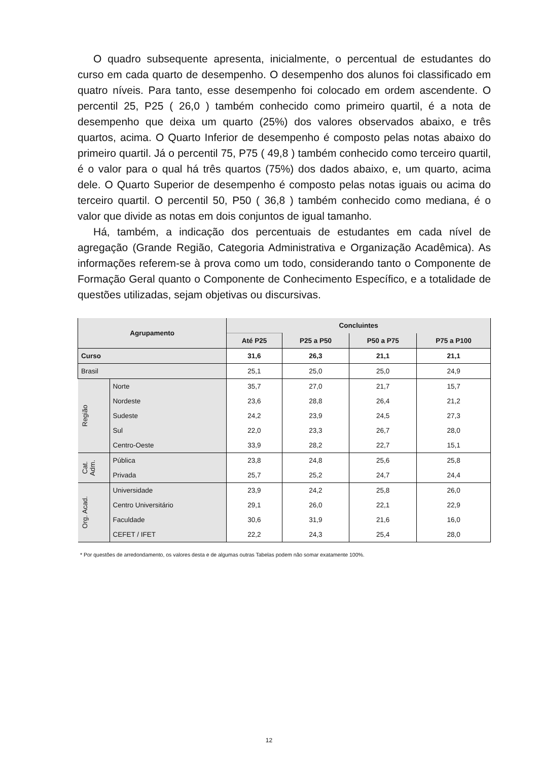O quadro subsequente apresenta, inicialmente, o percentual de estudantes do curso em cada quarto de desempenho. O desempenho dos alunos foi classificado em quatro níveis. Para tanto, esse desempenho foi colocado em ordem ascendente. O percentil 25, P25 ( 26,0 ) também conhecido como primeiro quartil, é a nota de desempenho que deixa um quarto (25%) dos valores observados abaixo, e três quartos, acima. O Quarto Inferior de desempenho é composto pelas notas abaixo do primeiro quartil. Já o percentil 75, P75 ( 49,8 ) também conhecido como terceiro quartil, é o valor para o qual há três quartos (75%) dos dados abaixo, e, um quarto, acima dele. O Quarto Superior de desempenho é composto pelas notas iguais ou acima do terceiro quartil. O percentil 50, P50 ( 36,8 ) também conhecido como mediana, é o valor que divide as notas em dois conjuntos de igual tamanho.
Há, também, a indicação dos percentuais de estudantes em cada nível de agregação (Grande Região, Categoria Administrativa e Organização Acadêmica). As informações referem-se à prova como um todo, considerando tanto o Componente de Formação Geral quanto o Componente de Conhecimento Específico, e a totalidade de questões utilizadas, sejam objetivas ou discursivas.
| Agrupamento | | Concluintes | | | |
| --- | --- | --- | --- | --- | --- |
| | | Até P25 | P25 a P50 | P50 a P75 | P75 a P100 |
| Curso | | 31,6 | 26,3 | 21,1 | 21,1 |
| Brasil | | 25,1 | 25,0 | 25,0 | 24,9 |
| Região | Norte | 35,7 | 27,0 | 21,7 | 15,7 |
| | Nordeste | 23,6 | 28,8 | 26,4 | 21,2 |
| | Sudeste | 24,2 | 23,9 | 24,5 | 27,3 |
| | Sul | 22,0 | 23,3 | 26,7 | 28,0 |
| | Centro-Oeste | 33,9 | 28,2 | 22,7 | 15,1 |
| Cat. Adm. | Pública | 23,8 | 24,8 | 25,6 | 25,8 |
| | Privada | 25,7 | 25,2 | 24,7 | 24,4 |
| Org. Acad. | Universidade | 23,9 | 24,2 | 25,8 | 26,0 |
| | Centro Universitário | 29,1 | 26,0 | 22,1 | 22,9 |
| | Faculdade | 30,6 | 31,9 | 21,6 | 16,0 |
| | CEFET / IFET | 22,2 | 24,3 | 25,4 | 28,0 |
* Por questões de arredondamento, os valores desta e de algumas outras Tabelas podem não somar exatamente 100%.
12